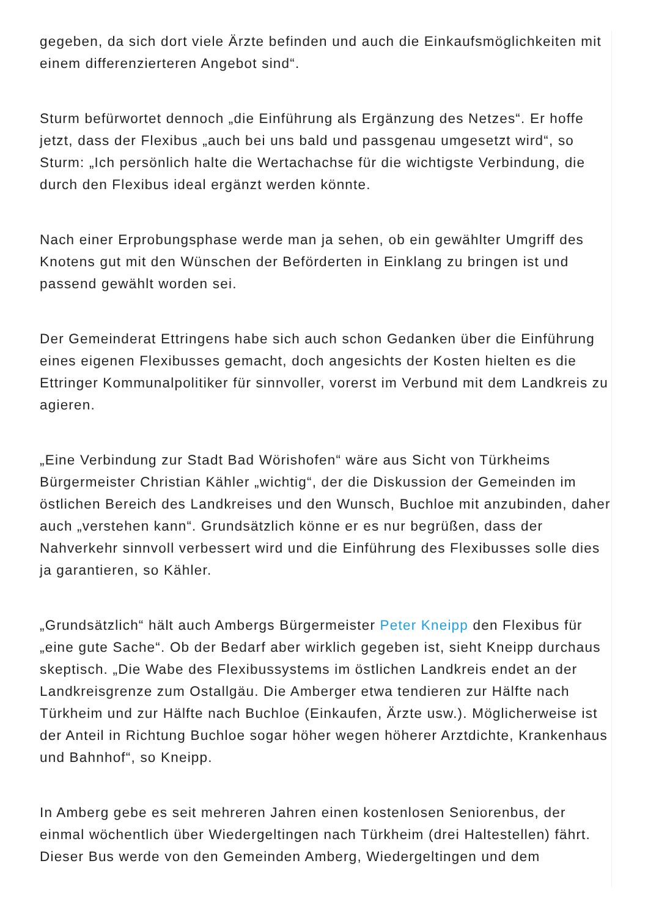gegeben, da sich dort viele Ärzte befinden und auch die Einkaufsmöglichkeiten mit einem differenzierteren Angebot sind“.
Sturm befürwortet dennoch „die Einführung als Ergänzung des Netzes“. Er hoffe jetzt, dass der Flexibus „auch bei uns bald und passgenau umgesetzt wird“, so Sturm: „Ich persönlich halte die Wertachachse für die wichtigste Verbindung, die durch den Flexibus ideal ergänzt werden könnte.
Nach einer Erprobungsphase werde man ja sehen, ob ein gewählter Umgriff des Knotens gut mit den Wünschen der Beförderten in Einklang zu bringen ist und passend gewählt worden sei.
Der Gemeinderat Ettringens habe sich auch schon Gedanken über die Einführung eines eigenen Flexibusses gemacht, doch angesichts der Kosten hielten es die Ettringer Kommunalpolitiker für sinnvoller, vorerst im Verbund mit dem Landkreis zu agieren.
„Eine Verbindung zur Stadt Bad Wörishofen“ wäre aus Sicht von Türkheims Bürgermeister Christian Kähler „wichtig“, der die Diskussion der Gemeinden im östlichen Bereich des Landkreises und den Wunsch, Buchloe mit anzubinden, daher auch „verstehen kann“. Grundsätzlich könne er es nur begrüßen, dass der Nahverkehr sinnvoll verbessert wird und die Einführung des Flexibusses solle dies ja garantieren, so Kähler.
„Grundsätzlich“ hält auch Ambergs Bürgermeister Peter Kneipp den Flexibus für „eine gute Sache“. Ob der Bedarf aber wirklich gegeben ist, sieht Kneipp durchaus skeptisch. „Die Wabe des Flexibussystems im östlichen Landkreis endet an der Landkreisgrenze zum Ostallgäu. Die Amberger etwa tendieren zur Hälfte nach Türkheim und zur Hälfte nach Buchloe (Einkaufen, Ärzte usw.). Möglicherweise ist der Anteil in Richtung Buchloe sogar höher wegen höherer Arztdichte, Krankenhaus und Bahnhof“, so Kneipp.
In Amberg gebe es seit mehreren Jahren einen kostenlosen Seniorenbus, der einmal wöchentlich über Wiedergeltingen nach Türkheim (drei Haltestellen) fährt. Dieser Bus werde von den Gemeinden Amberg, Wiedergeltingen und dem